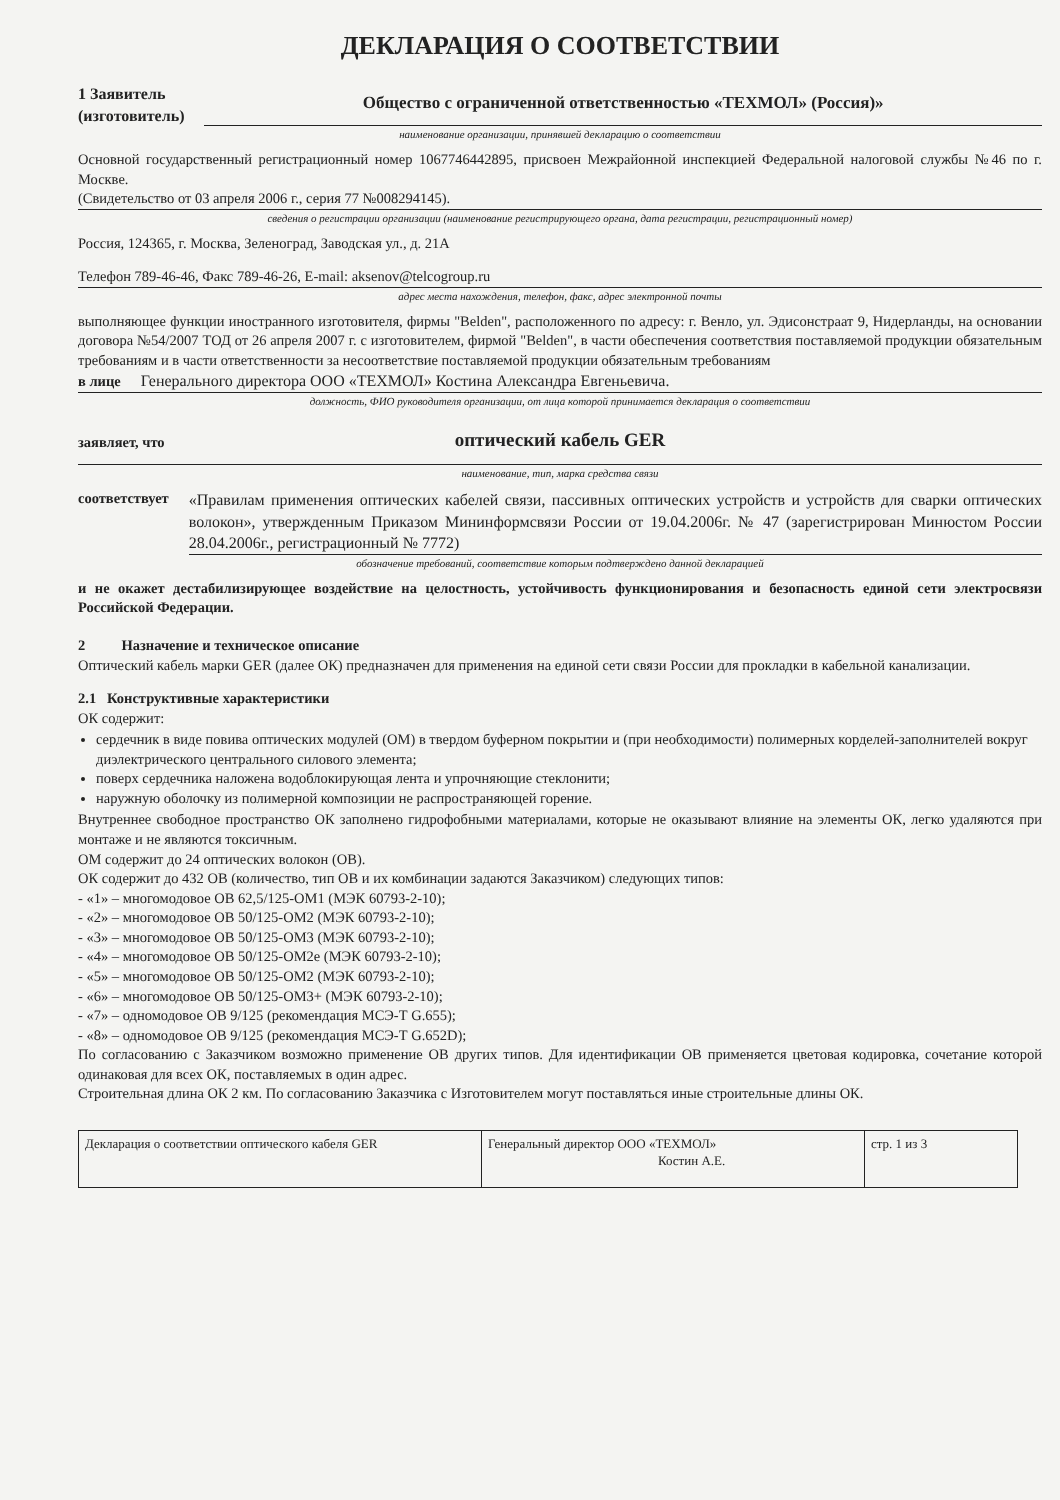ДЕКЛАРАЦИЯ О СООТВЕТСТВИИ
1 Заявитель
(изготовитель)
Общество с ограниченной ответственностью «ТЕХМОЛ» (Россия)»
наименование организации, принявшей декларацию о соответствии
Основной государственный регистрационный номер 1067746442895, присвоен Межрайонной инспекцией Федеральной налоговой службы №46 по г. Москве.
(Свидетельство от 03 апреля 2006 г., серия 77 №008294145).
сведения о регистрации организации (наименование регистрирующего органа, дата регистрации, регистрационный номер)
Россия, 124365, г. Москва, Зеленоград, Заводская ул., д. 21А
Телефон 789-46-46, Факс 789-46-26, E-mail: aksenov@telcogroup.ru
адрес места нахождения, телефон, факс, адрес электронной почты
выполняющее функции иностранного изготовителя, фирмы "Belden", расположенного по адресу: г. Венло, ул. Эдисонстраат 9, Нидерланды, на основании договора №54/2007 ТОД от 26 апреля 2007 г. с изготовителем, фирмой "Belden", в части обеспечения соответствия поставляемой продукции обязательным требованиям и в части ответственности за несоответствие поставляемой продукции обязательным требованиям
в лице Генерального директора ООО «ТЕХМОЛ» Костина Александра Евгеньевича.
должность, ФИО руководителя организации, от лица которой принимается декларация о соответствии
заявляет, что оптический кабель GER
наименование, тип, марка средства связи
соответствует «Правилам применения оптических кабелей связи, пассивных оптических устройств и устройств для сварки оптических волокон», утвержденным Приказом Мининформсвязи России от 19.04.2006г. № 47 (зарегистрирован Минюстом России 28.04.2006г., регистрационный № 7772)
обозначение требований, соответствие которым подтверждено данной декларацией
и не окажет дестабилизирующее воздействие на целостность, устойчивость функционирования и безопасность единой сети электросвязи Российской Федерации.
2 Назначение и техническое описание
Оптический кабель марки GER (далее ОК) предназначен для применения на единой сети связи России для прокладки в кабельной канализации.
2.1 Конструктивные характеристики
ОК содержит:
сердечник в виде повива оптических модулей (ОМ) в твердом буферном покрытии и (при необходимости) полимерных корделей-заполнителей вокруг диэлектрического центрального силового элемента;
поверх сердечника наложена водоблокирующая лента и упрочняющие стеклонити;
наружную оболочку из полимерной композиции не распространяющей горение.
Внутреннее свободное пространство ОК заполнено гидрофобными материалами, которые не оказывают влияние на элементы ОК, легко удаляются при монтаже и не являются токсичным.
ОМ содержит до 24 оптических волокон (ОВ).
ОК содержит до 432 ОВ (количество, тип ОВ и их комбинации задаются Заказчиком) следующих типов:
- «1» – многомодовое ОВ 62,5/125-ОМ1 (МЭК 60793-2-10);
- «2» – многомодовое ОВ 50/125-ОМ2 (МЭК 60793-2-10);
- «3» – многомодовое ОВ 50/125-ОМ3 (МЭК 60793-2-10);
- «4» – многомодовое ОВ 50/125-ОМ2е (МЭК 60793-2-10);
- «5» – многомодовое ОВ 50/125-ОМ2 (МЭК 60793-2-10);
- «6» – многомодовое ОВ 50/125-ОМ3+ (МЭК 60793-2-10);
- «7» – одномодовое ОВ 9/125 (рекомендация МСЭ-Т G.655);
- «8» – одномодовое ОВ 9/125 (рекомендация МСЭ-Т G.652D);
По согласованию с Заказчиком возможно применение ОВ других типов. Для идентификации ОВ применяется цветовая кодировка, сочетание которой одинаковая для всех ОК, поставляемых в один адрес.
Строительная длина ОК 2 км. По согласованию Заказчика с Изготовителем могут поставляться иные строительные длины ОК.
| Декларация о соответствии оптического кабеля GER | Генеральный директор ООО «ТЕХМОЛ» Костин А.Е. | стр. 1 из 3 |